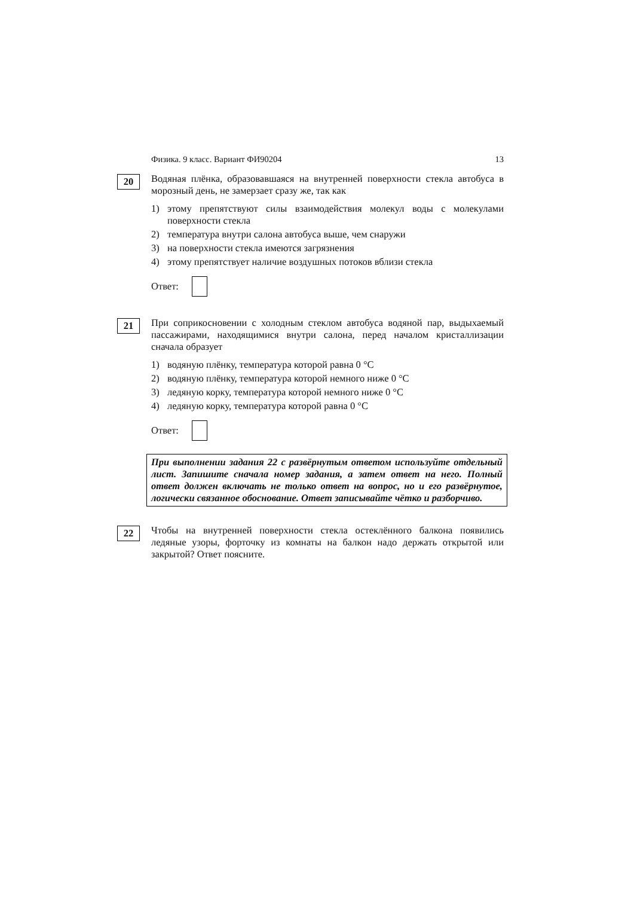Физика. 9 класс. Вариант ФИ90204 13
20
Водяная плёнка, образовавшаяся на внутренней поверхности стекла автобуса в морозный день, не замерзает сразу же, так как
1) этому препятствуют силы взаимодействия молекул воды с молекулами поверхности стекла
2) температура внутри салона автобуса выше, чем снаружи
3) на поверхности стекла имеются загрязнения
4) этому препятствует наличие воздушных потоков вблизи стекла
Ответ:
21
При соприкосновении с холодным стеклом автобуса водяной пар, выдыхаемый пассажирами, находящимися внутри салона, перед началом кристаллизации сначала образует
1) водяную плёнку, температура которой равна 0 °C
2) водяную плёнку, температура которой немного ниже 0 °C
3) ледяную корку, температура которой немного ниже 0 °C
4) ледяную корку, температура которой равна 0 °C
Ответ:
При выполнении задания 22 с развёрнутым ответом используйте отдельный лист. Запишите сначала номер задания, а затем ответ на него. Полный ответ должен включать не только ответ на вопрос, но и его развёрнутое, логически связанное обоснование. Ответ записывайте чётко и разборчиво.
22
Чтобы на внутренней поверхности стекла остеклённого балкона появились ледяные узоры, форточку из комнаты на балкон надо держать открытой или закрытой? Ответ поясните.